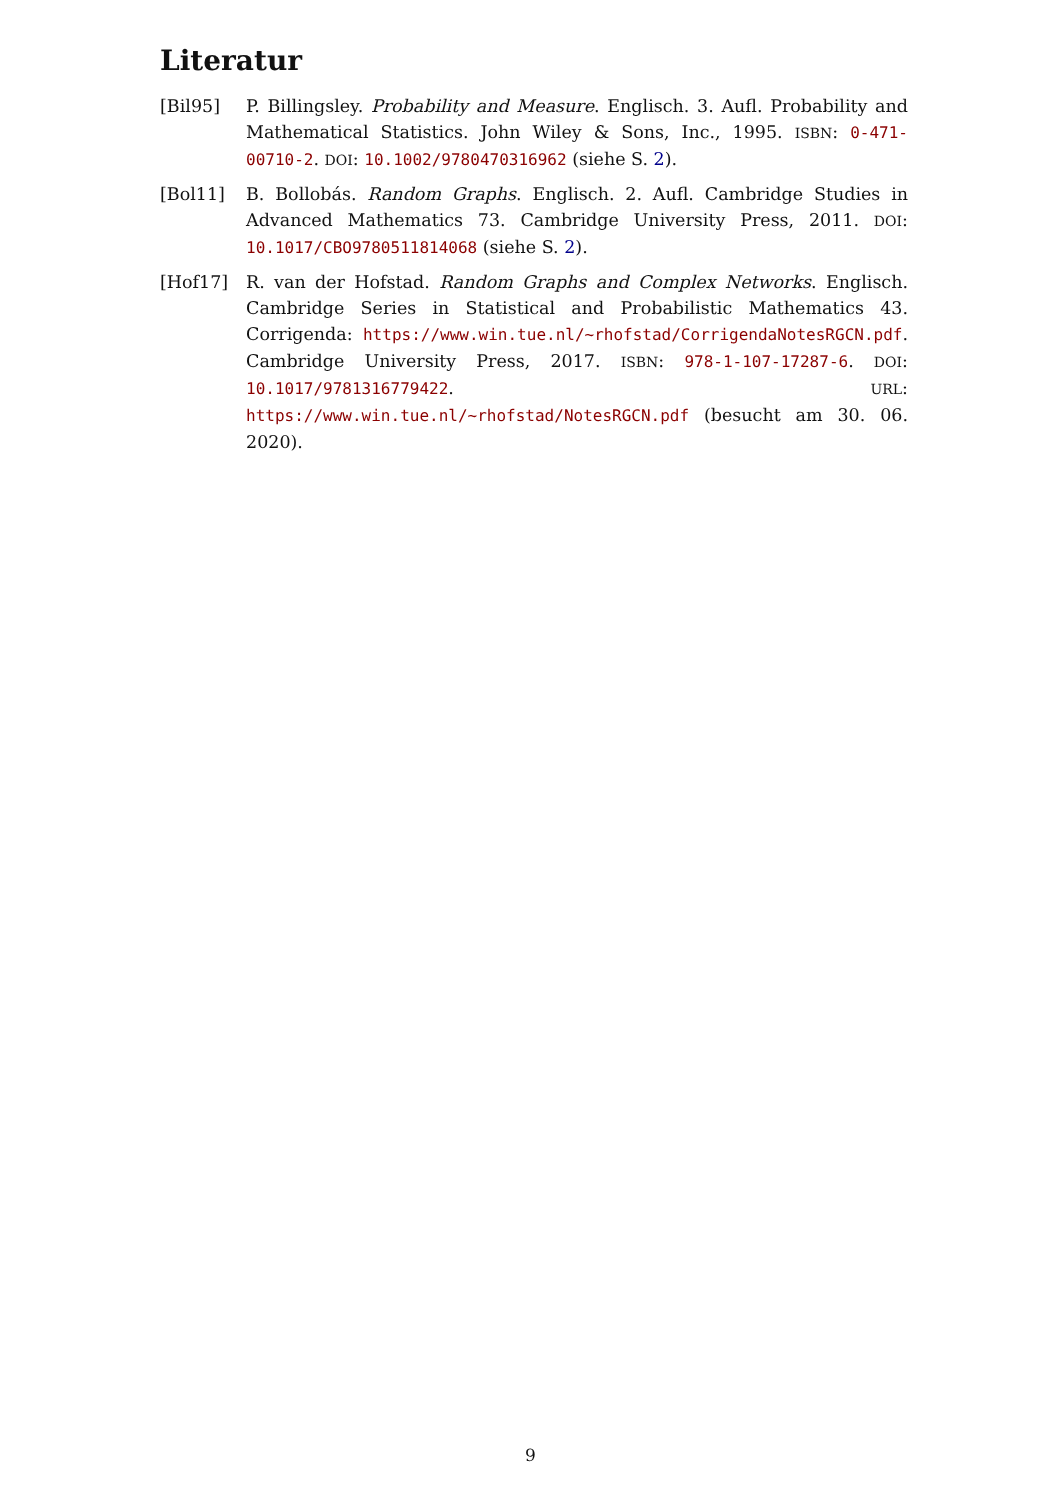Literatur
[Bil95] P. Billingsley. Probability and Measure. Englisch. 3. Aufl. Probability and Mathematical Statistics. John Wiley & Sons, Inc., 1995. ISBN: 0-471-00710-2. DOI: 10.1002/9780470316962 (siehe S. 2).
[Bol11] B. Bollobás. Random Graphs. Englisch. 2. Aufl. Cambridge Studies in Advanced Mathematics 73. Cambridge University Press, 2011. DOI: 10.1017/CBO9780511814068 (siehe S. 2).
[Hof17] R. van der Hofstad. Random Graphs and Complex Networks. Englisch. Cambridge Series in Statistical and Probabilistic Mathematics 43. Corrigenda: https://www.win.tue.nl/~rhofstad/CorrigendaNotesRGCN.pdf. Cambridge University Press, 2017. ISBN: 978-1-107-17287-6. DOI: 10.1017/9781316779422. URL: https://www.win.tue.nl/~rhofstad/NotesRGCN.pdf (besucht am 30. 06. 2020).
9